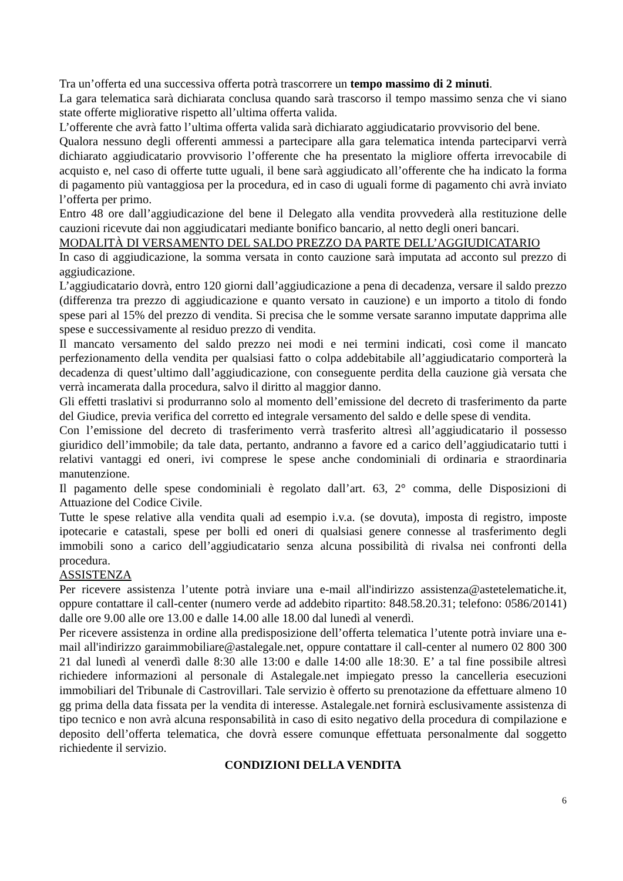Tra un’offerta ed una successiva offerta potrà trascorrere un tempo massimo di 2 minuti.
La gara telematica sarà dichiarata conclusa quando sarà trascorso il tempo massimo senza che vi siano state offerte migliorative rispetto all’ultima offerta valida.
L’offerente che avrà fatto l’ultima offerta valida sarà dichiarato aggiudicatario provvisorio del bene.
Qualora nessuno degli offerenti ammessi a partecipare alla gara telematica intenda parteciparvi verrà dichiarato aggiudicatario provvisorio l’offerente che ha presentato la migliore offerta irrevocabile di acquisto e, nel caso di offerte tutte uguali, il bene sarà aggiudicato all’offerente che ha indicato la forma di pagamento più vantaggiosa per la procedura, ed in caso di uguali forme di pagamento chi avrà inviato l’offerta per primo.
Entro 48 ore dall’aggiudicazione del bene il Delegato alla vendita provvederà alla restituzione delle cauzioni ricevute dai non aggiudicatari mediante bonifico bancario, al netto degli oneri bancari.
MODALITÀ DI VERSAMENTO DEL SALDO PREZZO DA PARTE DELL’AGGIUDICATARIO
In caso di aggiudicazione, la somma versata in conto cauzione sarà imputata ad acconto sul prezzo di aggiudicazione.
L’aggiudicatario dovrà, entro 120 giorni dall’aggiudicazione a pena di decadenza, versare il saldo prezzo (differenza tra prezzo di aggiudicazione e quanto versato in cauzione) e un importo a titolo di fondo spese pari al 15% del prezzo di vendita. Si precisa che le somme versate saranno imputate dapprima alle spese e successivamente al residuo prezzo di vendita.
Il mancato versamento del saldo prezzo nei modi e nei termini indicati, così come il mancato perfezionamento della vendita per qualsiasi fatto o colpa addebitabile all’aggiudicatario comporterà la decadenza di quest’ultimo dall’aggiudicazione, con conseguente perdita della cauzione già versata che verrà incamerata dalla procedura, salvo il diritto al maggior danno.
Gli effetti traslativi si produrranno solo al momento dell’emissione del decreto di trasferimento da parte del Giudice, previa verifica del corretto ed integrale versamento del saldo e delle spese di vendita.
Con l’emissione del decreto di trasferimento verrà trasferito altresì all’aggiudicatario il possesso giuridico dell’immobile; da tale data, pertanto, andranno a favore ed a carico dell’aggiudicatario tutti i relativi vantaggi ed oneri, ivi comprese le spese anche condominiali di ordinaria e straordinaria manutenzione.
Il pagamento delle spese condominiali è regolato dall’art. 63, 2° comma, delle Disposizioni di Attuazione del Codice Civile.
Tutte le spese relative alla vendita quali ad esempio i.v.a. (se dovuta), imposta di registro, imposte ipotecarie e catastali, spese per bolli ed oneri di qualsiasi genere connesse al trasferimento degli immobili sono a carico dell’aggiudicatario senza alcuna possibilità di rivalsa nei confronti della procedura.
ASSISTENZA
Per ricevere assistenza l’utente potrà inviare una e-mail all'indirizzo assistenza@astetelematiche.it, oppure contattare il call-center (numero verde ad addebito ripartito: 848.58.20.31; telefono: 0586/20141) dalle ore 9.00 alle ore 13.00 e dalle 14.00 alle 18.00 dal lunedì al venerdì.
Per ricevere assistenza in ordine alla predisposizione dell’offerta telematica l’utente potrà inviare una e-mail all'indirizzo garaimmobiliare@astalegale.net, oppure contattare il call-center al numero 02 800 300 21 dal lunedì al venerdì dalle 8:30 alle 13:00 e dalle 14:00 alle 18:30. E’ a tal fine possibile altresì richiedere informazioni al personale di Astalegale.net impiegato presso la cancelleria esecuzioni immobiliari del Tribunale di Castrovillari. Tale servizio è offerto su prenotazione da effettuare almeno 10 gg prima della data fissata per la vendita di interesse. Astalegale.net fornirà esclusivamente assistenza di tipo tecnico e non avrà alcuna responsabilità in caso di esito negativo della procedura di compilazione e deposito dell’offerta telematica, che dovrà essere comunque effettuata personalmente dal soggetto richiedente il servizio.
CONDIZIONI DELLA VENDITA
6